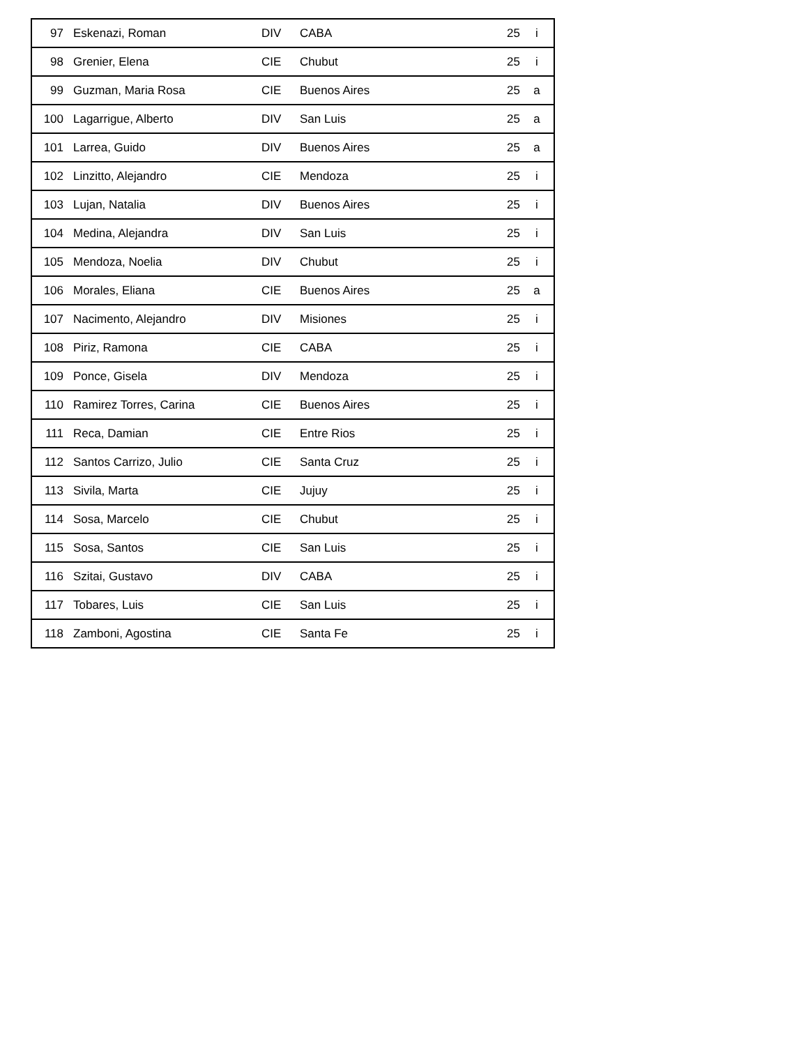| 97 | Eskenazi, Roman | DIV | CABA | 25 | i |
| 98 | Grenier, Elena | CIE | Chubut | 25 | i |
| 99 | Guzman, Maria Rosa | CIE | Buenos Aires | 25 | a |
| 100 | Lagarrigue, Alberto | DIV | San Luis | 25 | a |
| 101 | Larrea, Guido | DIV | Buenos Aires | 25 | a |
| 102 | Linzitto, Alejandro | CIE | Mendoza | 25 | i |
| 103 | Lujan, Natalia | DIV | Buenos Aires | 25 | i |
| 104 | Medina, Alejandra | DIV | San Luis | 25 | i |
| 105 | Mendoza, Noelia | DIV | Chubut | 25 | i |
| 106 | Morales, Eliana | CIE | Buenos Aires | 25 | a |
| 107 | Nacimento, Alejandro | DIV | Misiones | 25 | i |
| 108 | Piriz, Ramona | CIE | CABA | 25 | i |
| 109 | Ponce, Gisela | DIV | Mendoza | 25 | i |
| 110 | Ramirez Torres, Carina | CIE | Buenos Aires | 25 | i |
| 111 | Reca, Damian | CIE | Entre Rios | 25 | i |
| 112 | Santos Carrizo, Julio | CIE | Santa Cruz | 25 | i |
| 113 | Sivila, Marta | CIE | Jujuy | 25 | i |
| 114 | Sosa, Marcelo | CIE | Chubut | 25 | i |
| 115 | Sosa, Santos | CIE | San Luis | 25 | i |
| 116 | Szitai, Gustavo | DIV | CABA | 25 | i |
| 117 | Tobares, Luis | CIE | San Luis | 25 | i |
| 118 | Zamboni, Agostina | CIE | Santa Fe | 25 | i |